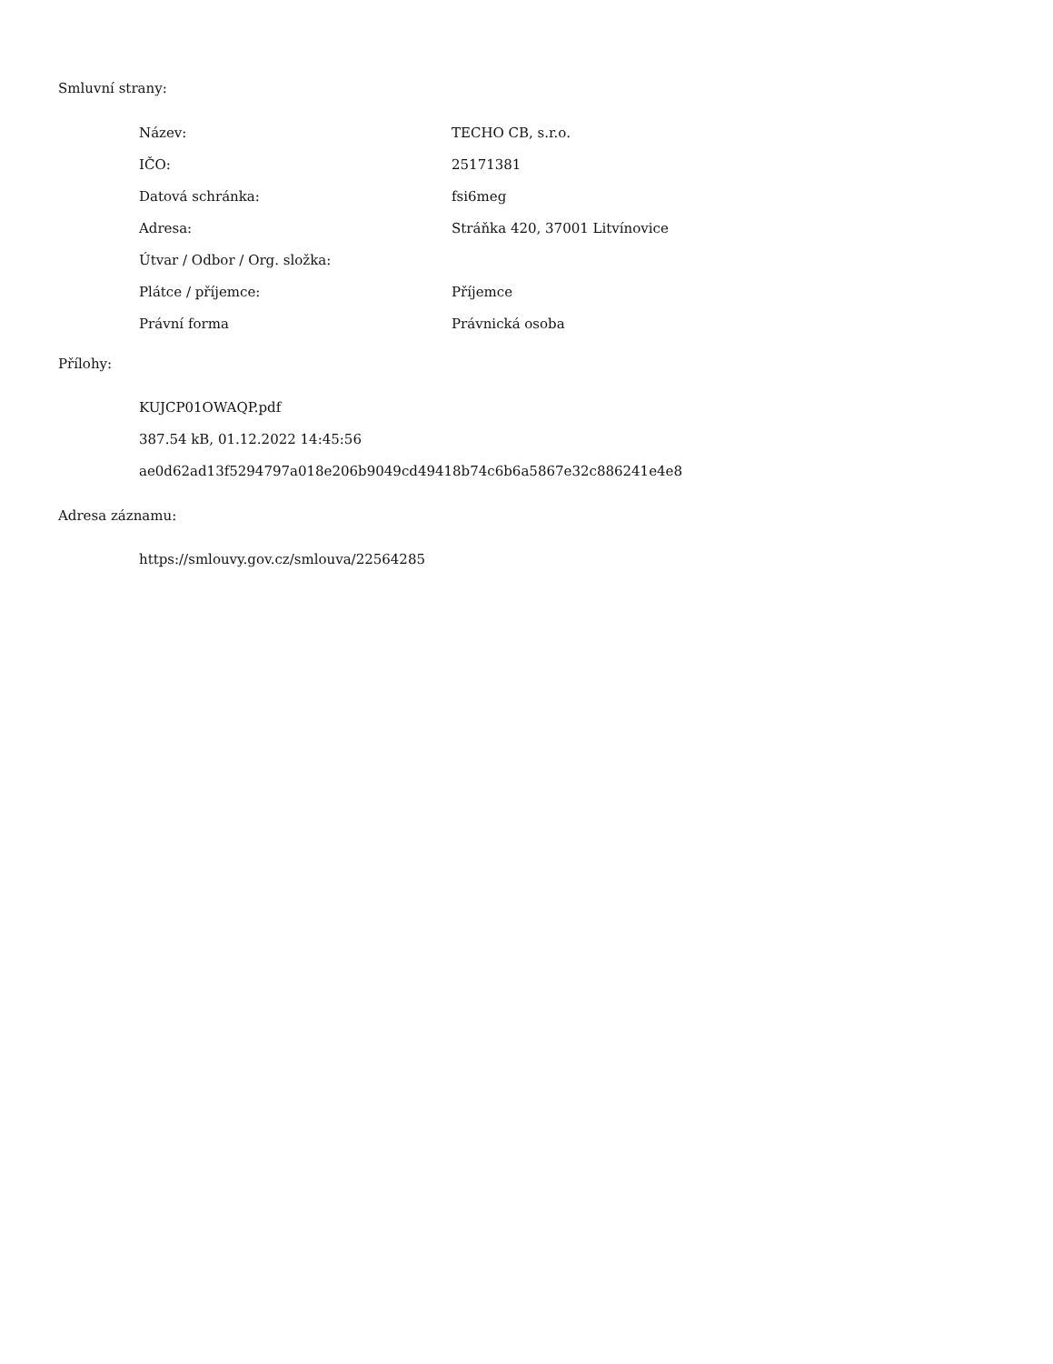Smluvní strany:
| Název: | TECHO CB, s.r.o. |
| IČO: | 25171381 |
| Datová schránka: | fsi6meg |
| Adresa: | Stráňka 420, 37001 Litvínovice |
| Útvar / Odbor / Org. složka: | |
| Plátce / příjemce: | Příjemce |
| Právní forma | Právnická osoba |
Přílohy:
KUJCP01OWAQP.pdf
387.54 kB, 01.12.2022 14:45:56
ae0d62ad13f5294797a018e206b9049cd49418b74c6b6a5867e32c886241e4e8
Adresa záznamu:
https://smlouvy.gov.cz/smlouva/22564285